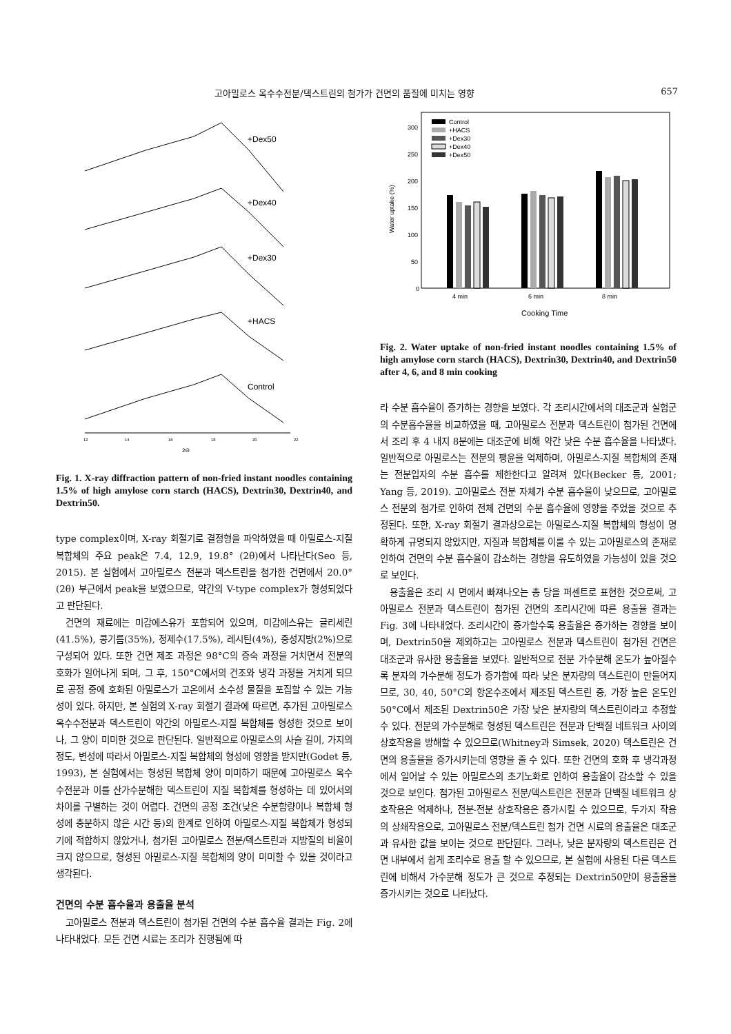고아밀로스 옥수수전분/덱스트린의 첨가가 건면의 품질에 미치는 영향 657
+Dex50
+Dex40
+Dex30
+HACS
Control
12
14
16
18
20
22
2Θ
Fig. 1. X-ray diffraction pattern of non-fried instant noodles containing 1.5% of high amylose corn starch (HACS), Dextrin30, Dextrin40, and Dextrin50.
type complex이며, X-ray 회절기로 결정형을 파악하였을 때 아밀로스-지질 복합체의 주요 peak은 7.4, 12.9, 19.8° (2θ)에서 나타난다(Seo 등, 2015). 본 실험에서 고아밀로스 전분과 덱스트린을 첨가한 건면에서 20.0° (2θ) 부근에서 peak을 보였으므로, 약간의 V-type complex가 형성되었다고 판단된다.
건면의 재료에는 미감에스유가 포함되어 있으며, 미감에스유는 글리세린(41.5%), 콩기름(35%), 정제수(17.5%), 레시틴(4%), 중성지방(2%)으로 구성되어 있다. 또한 건면 제조 과정은 98°C의 증숙 과정을 거치면서 전분의 호화가 일어나게 되며, 그 후, 150°C에서의 건조와 냉각 과정을 거치게 되므로 공정 중에 호화된 아밀로스가 고온에서 소수성 물질을 포집할 수 있는 가능성이 있다. 하지만, 본 실험의 X-ray 회절기 결과에 따르면, 추가된 고아밀로스 옥수수전분과 덱스트린이 약간의 아밀로스-지질 복합체를 형성한 것으로 보이나, 그 양이 미미한 것으로 판단된다. 일반적으로 아밀로스의 사슬 길이, 가지의 정도, 변성에 따라서 아밀로스-지질 복합체의 형성에 영향을 받지만(Godet 등, 1993), 본 실험에서는 형성된 복합체 양이 미미하기 때문에 고아밀로스 옥수수전분과 이를 산가수분해한 덱스트린이 지질 복합체를 형성하는 데 있어서의 차이를 구별하는 것이 어렵다. 건면의 공정 조건(낮은 수분함량이나 복합체 형성에 충분하지 않은 시간 등)의 한계로 인하여 아밀로스-지질 복합체가 형성되기에 적합하지 않았거나, 첨가된 고아밀로스 전분/덱스트린과 지방질의 비율이 크지 않으므로, 형성된 아밀로스-지질 복합체의 양이 미미할 수 있을 것이라고 생각된다.
건면의 수분 흡수율과 용출율 분석
고아밀로스 전분과 덱스트린이 첨가된 건면의 수분 흡수율 결과는 Fig. 2에 나타내었다. 모든 건면 시료는 조리가 진행됨에 따
300
250
200
150
100
50
0
4 min
6 min
8 min
Cooking Time
Water uptake (%)
Control
+HACS
+Dex30
+Dex40
+Dex50
Fig. 2. Water uptake of non-fried instant noodles containing 1.5% of high amylose corn starch (HACS), Dextrin30, Dextrin40, and Dextrin50 after 4, 6, and 8 min cooking
라 수분 흡수율이 증가하는 경향을 보였다. 각 조리시간에서의 대조군과 실험군의 수분흡수율을 비교하였을 때, 고아밀로스 전분과 덱스트린이 첨가된 건면에서 조리 후 4 내지 8분에는 대조군에 비해 약간 낮은 수분 흡수율을 나타냈다. 일반적으로 아밀로스는 전분의 팽윤을 억제하며, 아밀로스-지질 복합체의 존재는 전분입자의 수분 흡수를 제한한다고 알려져 있다(Becker 등, 2001; Yang 등, 2019). 고아밀로스 전분 자체가 수분 흡수율이 낮으므로, 고아밀로스 전분의 첨가로 인하여 전체 건면의 수분 흡수율에 영향을 주었을 것으로 추정된다. 또한, X-ray 회절기 결과상으로는 아밀로스-지질 복합체의 형성이 명확하게 규명되지 않았지만, 지질과 복합체를 이룰 수 있는 고아밀로스의 존재로 인하여 건면의 수분 흡수율이 감소하는 경향을 유도하였을 가능성이 있을 것으로 보인다.
용출율은 조리 시 면에서 빠져나오는 총 당을 퍼센트로 표현한 것으로써, 고아밀로스 전분과 덱스트린이 첨가된 건면의 조리시간에 따른 용출율 결과는 Fig. 3에 나타내었다. 조리시간이 증가할수록 용출율은 증가하는 경향을 보이며, Dextrin50을 제외하고는 고아밀로스 전분과 덱스트린이 첨가된 건면은 대조군과 유사한 용출율을 보였다. 일반적으로 전분 가수분해 온도가 높아질수록 분자의 가수분해 정도가 증가함에 따라 낮은 분자량의 덱스트린이 만들어지므로, 30, 40, 50°C의 항온수조에서 제조된 덱스트린 중, 가장 높은 온도인 50°C에서 제조된 Dextrin50은 가장 낮은 분자량의 덱스트린이라고 추정할 수 있다. 전분의 가수분해로 형성된 덱스트린은 전분과 단백질 네트워크 사이의 상호작용을 방해할 수 있으므로(Whitney과 Simsek, 2020) 덱스트린은 건면의 용출율을 증가시키는데 영향을 줄 수 있다. 또한 건면의 호화 후 냉각과정에서 일어날 수 있는 아밀로스의 초기노화로 인하여 용출율이 감소할 수 있을 것으로 보인다. 첨가된 고아밀로스 전분/덱스트린은 전분과 단백질 네트워크 상호작용은 억제하나, 전분-전분 상호작용은 증가시킬 수 있으므로, 두가지 작용의 상쇄작용으로, 고아밀로스 전분/덱스트린 첨가 건면 시료의 용출율은 대조군과 유사한 값을 보이는 것으로 판단된다. 그러나, 낮은 분자량의 덱스트린은 건면 내부에서 쉽게 조리수로 용출 할 수 있으므로, 본 실험에 사용된 다른 덱스트린에 비해서 가수분해 정도가 큰 것으로 추정되는 Dextrin50만이 용출율을 증가시키는 것으로 나타났다.